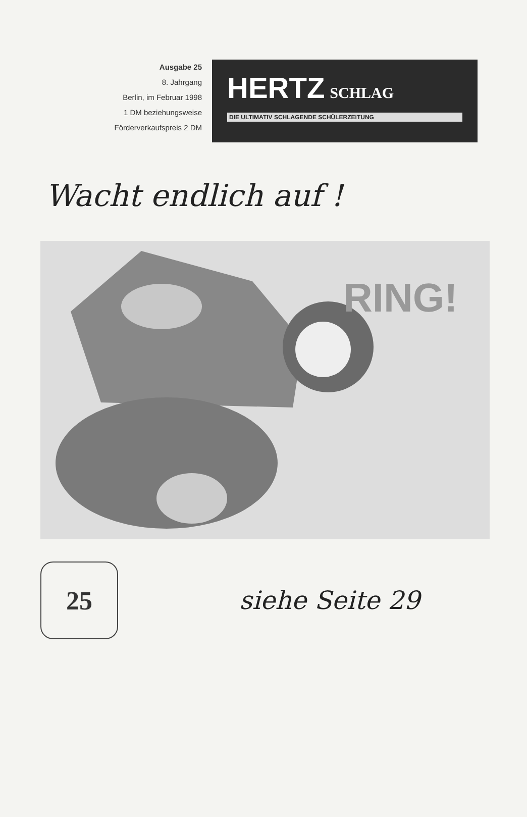Ausgabe 25
8. Jahrgang
Berlin, im Februar 1998
1 DM beziehungsweise
Förderverkaufspreis 2 DM
HERTZ SCHLAG
DIE ULTIMATIV SCHLAGENDE SCHÜLERZEITUNG
Wacht endlich auf !
RING!
25
siehe Seite 29